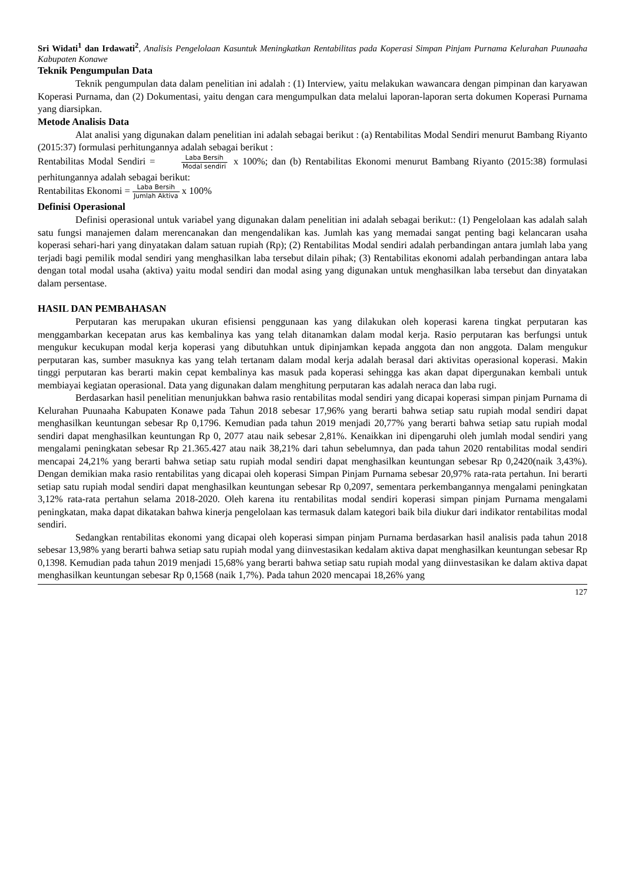Sri Widati<sup>1</sup> dan Irdawati<sup>2</sup>, Analisis Pengelolaan Kasuntuk Meningkatkan Rentabilitas pada Koperasi Simpan Pinjam Purnama Kelurahan Puunaaha Kabupaten Konawe
Teknik Pengumpulan Data
Teknik pengumpulan data dalam penelitian ini adalah : (1) Interview, yaitu melakukan wawancara dengan pimpinan dan karyawan Koperasi Purnama, dan (2) Dokumentasi, yaitu dengan cara mengumpulkan data melalui laporan-laporan serta dokumen Koperasi Purnama yang diarsipkan.
Metode Analisis Data
Alat analisi yang digunakan dalam penelitian ini adalah sebagai berikut : (a) Rentabilitas Modal Sendiri menurut Bambang Riyanto (2015:37) formulasi perhitungannya adalah sebagai berikut :
Rentabilitas Modal Sendiri = Laba Bersih Modal sendiri x 100%; dan (b) Rentabilitas Ekonomi menurut Bambang Riyanto (2015:38) formulasi perhitungannya adalah sebagai berikut:
Rentabilitas Ekonomi = Laba Bersih Jumlah Aktiva x 100%
Definisi Operasional
Definisi operasional untuk variabel yang digunakan dalam penelitian ini adalah sebagai berikut:: (1) Pengelolaan kas adalah salah satu fungsi manajemen dalam merencanakan dan mengendalikan kas. Jumlah kas yang memadai sangat penting bagi kelancaran usaha koperasi sehari-hari yang dinyatakan dalam satuan rupiah (Rp); (2) Rentabilitas Modal sendiri adalah perbandingan antara jumlah laba yang terjadi bagi pemilik modal sendiri yang menghasilkan laba tersebut dilain pihak; (3) Rentabilitas ekonomi adalah perbandingan antara laba dengan total modal usaha (aktiva) yaitu modal sendiri dan modal asing yang digunakan untuk menghasilkan laba tersebut dan dinyatakan dalam persentase.
HASIL DAN PEMBAHASAN
Perputaran kas merupakan ukuran efisiensi penggunaan kas yang dilakukan oleh koperasi karena tingkat perputaran kas menggambarkan kecepatan arus kas kembalinya kas yang telah ditanamkan dalam modal kerja. Rasio perputaran kas berfungsi untuk mengukur kecukupan modal kerja koperasi yang dibutuhkan untuk dipinjamkan kepada anggota dan non anggota. Dalam mengukur perputaran kas, sumber masuknya kas yang telah tertanam dalam modal kerja adalah berasal dari aktivitas operasional koperasi. Makin tinggi perputaran kas berarti makin cepat kembalinya kas masuk pada koperasi sehingga kas akan dapat dipergunakan kembali untuk membiayai kegiatan operasional. Data yang digunakan dalam menghitung perputaran kas adalah neraca dan laba rugi.
Berdasarkan hasil penelitian menunjukkan bahwa rasio rentabilitas modal sendiri yang dicapai koperasi simpan pinjam Purnama di Kelurahan Puunaaha Kabupaten Konawe pada Tahun 2018 sebesar 17,96% yang berarti bahwa setiap satu rupiah modal sendiri dapat menghasilkan keuntungan sebesar Rp 0,1796. Kemudian pada tahun 2019 menjadi 20,77% yang berarti bahwa setiap satu rupiah modal sendiri dapat menghasilkan keuntungan Rp 0, 2077 atau naik sebesar 2,81%. Kenaikkan ini dipengaruhi oleh jumlah modal sendiri yang mengalami peningkatan sebesar Rp 21.365.427 atau naik 38,21% dari tahun sebelumnya, dan pada tahun 2020 rentabilitas modal sendiri mencapai 24,21% yang berarti bahwa setiap satu rupiah modal sendiri dapat menghasilkan keuntungan sebesar Rp 0,2420(naik 3,43%). Dengan demikian maka rasio rentabilitas yang dicapai oleh koperasi Simpan Pinjam Purnama sebesar 20,97% rata-rata pertahun. Ini berarti setiap satu rupiah modal sendiri dapat menghasilkan keuntungan sebesar Rp 0,2097, sementara perkembangannya mengalami peningkatan 3,12% rata-rata pertahun selama 2018-2020. Oleh karena itu rentabilitas modal sendiri koperasi simpan pinjam Purnama mengalami peningkatan, maka dapat dikatakan bahwa kinerja pengelolaan kas termasuk dalam kategori baik bila diukur dari indikator rentabilitas modal sendiri.
Sedangkan rentabilitas ekonomi yang dicapai oleh koperasi simpan pinjam Purnama berdasarkan hasil analisis pada tahun 2018 sebesar 13,98% yang berarti bahwa setiap satu rupiah modal yang diinvestasikan kedalam aktiva dapat menghasilkan keuntungan sebesar Rp 0,1398. Kemudian pada tahun 2019 menjadi 15,68% yang berarti bahwa setiap satu rupiah modal yang diinvestasikan ke dalam aktiva dapat menghasilkan keuntungan sebesar Rp 0,1568 (naik 1,7%). Pada tahun 2020 mencapai 18,26% yang
127